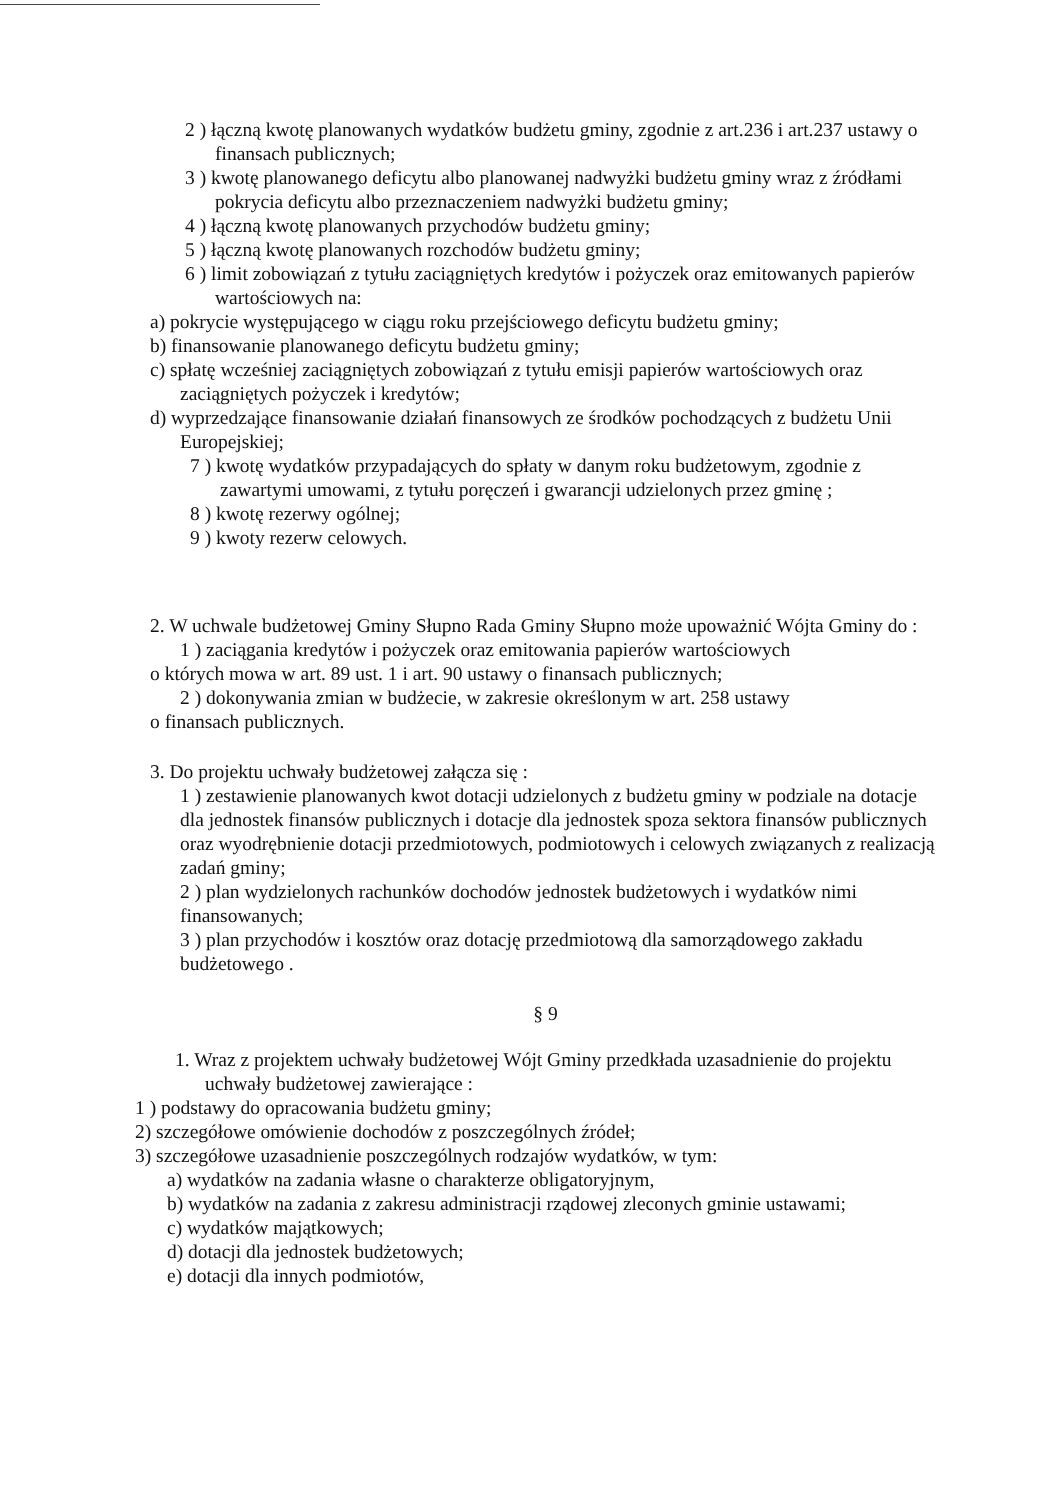2 ) łączną kwotę planowanych wydatków budżetu gminy, zgodnie z art.236 i art.237 ustawy o finansach publicznych;
3 ) kwotę planowanego deficytu albo planowanej nadwyżki budżetu gminy wraz z źródłami pokrycia deficytu albo przeznaczeniem nadwyżki budżetu gminy;
4 ) łączną kwotę planowanych przychodów budżetu gminy;
5 ) łączną kwotę planowanych rozchodów budżetu gminy;
6 ) limit zobowiązań z tytułu zaciągniętych kredytów i pożyczek oraz emitowanych papierów wartościowych na:
a) pokrycie występującego w ciągu roku przejściowego deficytu budżetu gminy;
b) finansowanie planowanego deficytu budżetu gminy;
c) spłatę wcześniej zaciągniętych zobowiązań z tytułu emisji papierów wartościowych oraz zaciągniętych pożyczek i kredytów;
d) wyprzedzające finansowanie działań finansowych ze środków pochodzących z budżetu Unii Europejskiej;
7 ) kwotę wydatków przypadających do spłaty w danym roku budżetowym, zgodnie z zawartymi umowami, z tytułu poręczeń i gwarancji udzielonych przez gminę ;
8 ) kwotę rezerwy ogólnej;
9 ) kwoty rezerw celowych.
2. W uchwale budżetowej Gminy Słupno Rada Gminy Słupno może upoważnić Wójta Gminy do :
1 ) zaciągania kredytów i pożyczek oraz emitowania papierów wartościowych
o których mowa w art. 89 ust. 1 i art. 90 ustawy o finansach publicznych;
2 ) dokonywania zmian w budżecie, w zakresie określonym w art. 258 ustawy
o finansach publicznych.
3. Do projektu uchwały budżetowej załącza się :
1 ) zestawienie planowanych kwot dotacji udzielonych z budżetu gminy w podziale na dotacje dla jednostek finansów publicznych i dotacje dla jednostek spoza sektora finansów publicznych oraz wyodrębnienie dotacji przedmiotowych, podmiotowych i celowych związanych z realizacją zadań gminy;
2 ) plan wydzielonych rachunków dochodów jednostek budżetowych i wydatków nimi finansowanych;
3 ) plan przychodów i kosztów oraz dotację przedmiotową dla samorządowego zakładu budżetowego .
§ 9
1. Wraz z projektem uchwały budżetowej Wójt Gminy przedkłada uzasadnienie do projektu uchwały budżetowej zawierające :
1 ) podstawy do opracowania budżetu gminy;
2) szczegółowe omówienie dochodów z poszczególnych źródeł;
3) szczegółowe uzasadnienie poszczególnych rodzajów wydatków, w tym:
a) wydatków na zadania własne o charakterze obligatoryjnym,
b) wydatków na zadania z zakresu administracji rządowej zleconych gminie ustawami;
c) wydatków majątkowych;
d) dotacji dla jednostek budżetowych;
e) dotacji dla innych podmiotów,